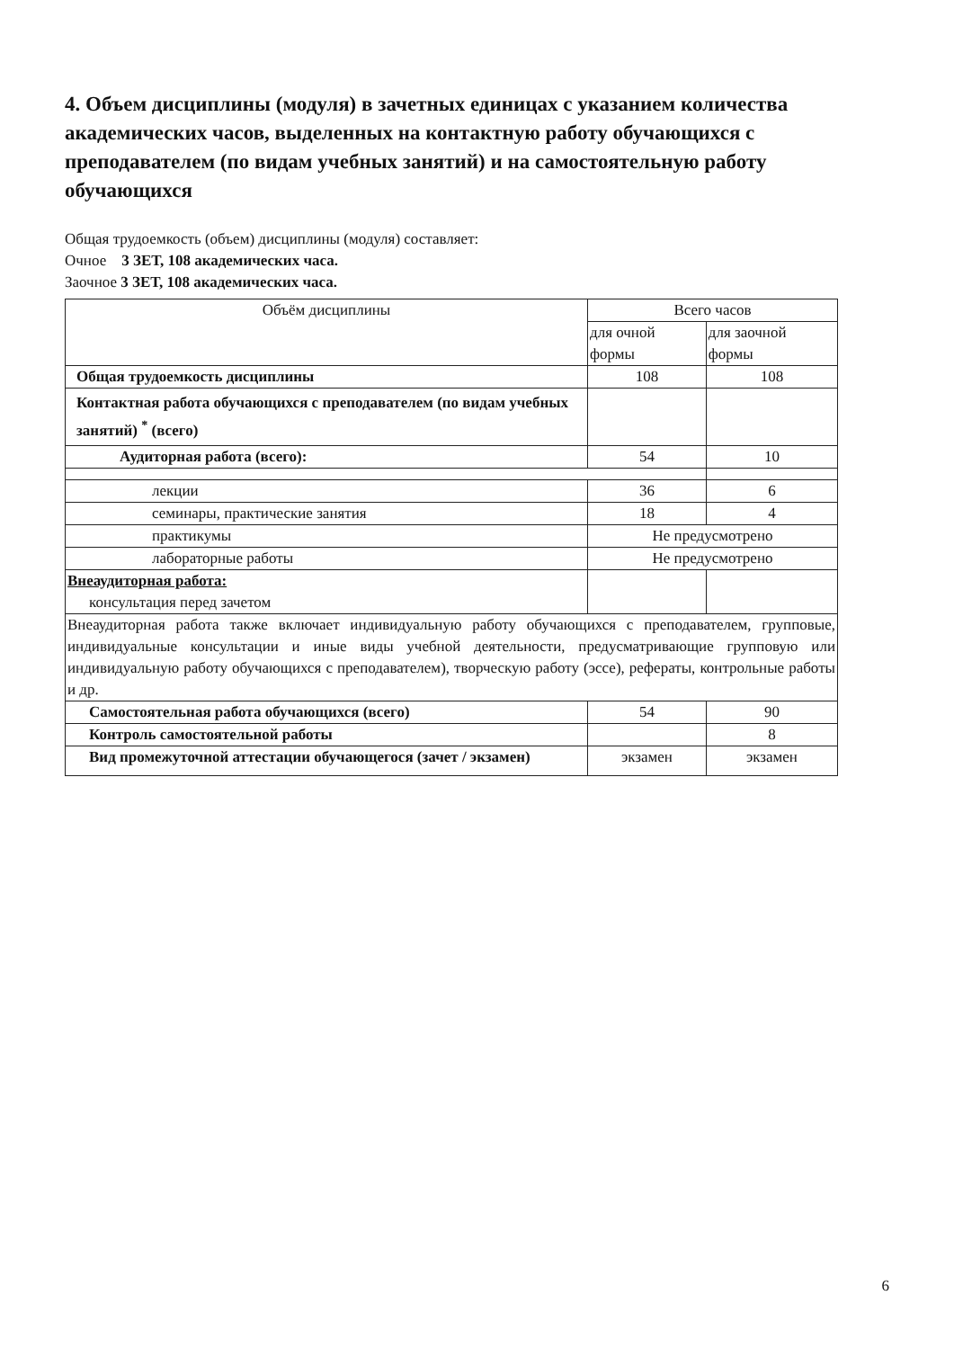4. Объем дисциплины (модуля) в зачетных единицах с указанием количества академических часов, выделенных на контактную работу обучающихся с преподавателем (по видам учебных занятий) и на самостоятельную работу обучающихся
Общая трудоемкость (объем) дисциплины (модуля) составляет:
Очное 3 ЗЕТ, 108 академических часа.
Заочное 3 ЗЕТ, 108 академических часа.
| Объём дисциплины | Всего часов | |
| --- | --- | --- |
| | для очной формы | для заочной формы |
| Общая трудоемкость дисциплины | 108 | 108 |
| Контактная работа обучающихся с преподавателем (по видам учебных занятий) <sup>*</sup> (всего) | | |
| Аудиторная работа (всего): | 54 | 10 |
| лекции | 36 | 6 |
| семинары, практические занятия | 18 | 4 |
| практикумы | Не предусмотрено | |
| лабораторные работы | Не предусмотрено | |
| Внеаудиторная работа: консультация перед зачетом | | |
| Внеаудиторная работа также включает индивидуальную работу обучающихся с преподавателем, групповые, индивидуальные консультации и иные виды учебной деятельности, предусматривающие групповую или индивидуальную работу обучающихся с преподавателем), творческую работу (эссе), рефераты, контрольные работы и др. | | |
| Самостоятельная работа обучающихся (всего) | 54 | 90 |
| Контроль самостоятельной работы | | 8 |
| Вид промежуточной аттестации обучающегося (зачет / экзамен) | экзамен | экзамен |
6